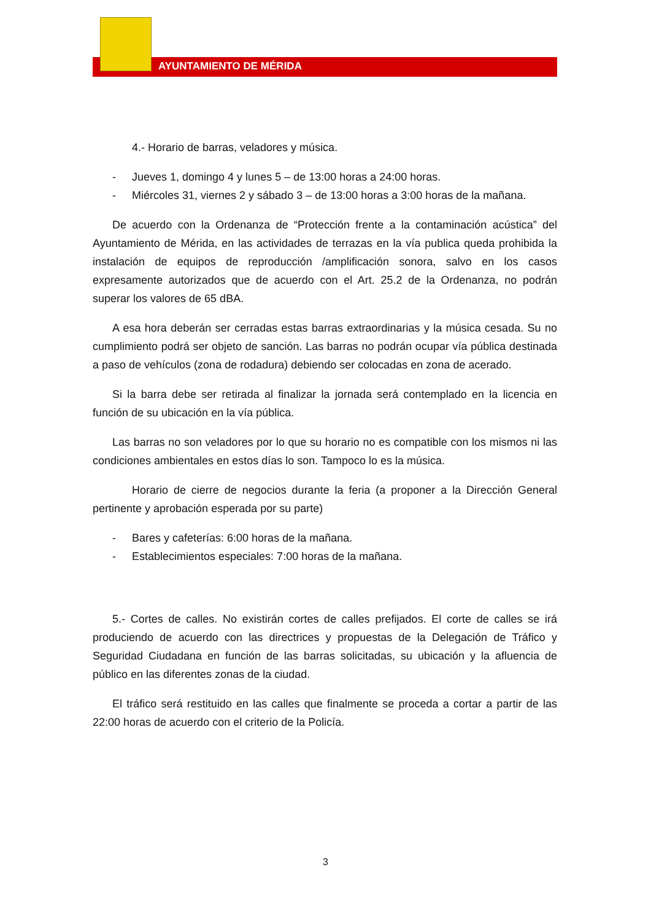AYUNTAMIENTO DE MÉRIDA
4.- Horario de barras, veladores y música.
- Jueves 1, domingo 4 y lunes 5 – de 13:00 horas a 24:00 horas.
- Miércoles 31, viernes 2 y sábado 3 – de 13:00 horas a 3:00 horas de la mañana.
De acuerdo con la Ordenanza de “Protección frente a la contaminación acústica” del Ayuntamiento de Mérida, en las actividades de terrazas en la vía publica queda prohibida la instalación de equipos de reproducción /amplificación sonora, salvo en los casos expresamente autorizados que de acuerdo con el Art. 25.2 de la Ordenanza, no podrán superar los valores de 65 dBA.
A esa hora deberán ser cerradas estas barras extraordinarias y la música cesada. Su no cumplimiento podrá ser objeto de sanción. Las barras no podrán ocupar vía pública destinada a paso de vehículos (zona de rodadura) debiendo ser colocadas en zona de acerado.
Si la barra debe ser retirada al finalizar la jornada será contemplado en la licencia en función de su ubicación en la vía pública.
Las barras no son veladores por lo que su horario no es compatible con los mismos ni las condiciones ambientales en estos días lo son. Tampoco lo es la música.
Horario de cierre de negocios durante la feria (a proponer a la Dirección General pertinente y aprobación esperada por su parte)
- Bares y cafeterías: 6:00 horas de la mañana.
- Establecimientos especiales: 7:00 horas de la mañana.
5.- Cortes de calles. No existirán cortes de calles prefijados. El corte de calles se irá produciendo de acuerdo con las directrices y propuestas de la Delegación de Tráfico y Seguridad Ciudadana en función de las barras solicitadas, su ubicación y la afluencia de público en las diferentes zonas de la ciudad.
El tráfico será restituido en las calles que finalmente se proceda a cortar a partir de las 22:00 horas de acuerdo con el criterio de la Policía.
3